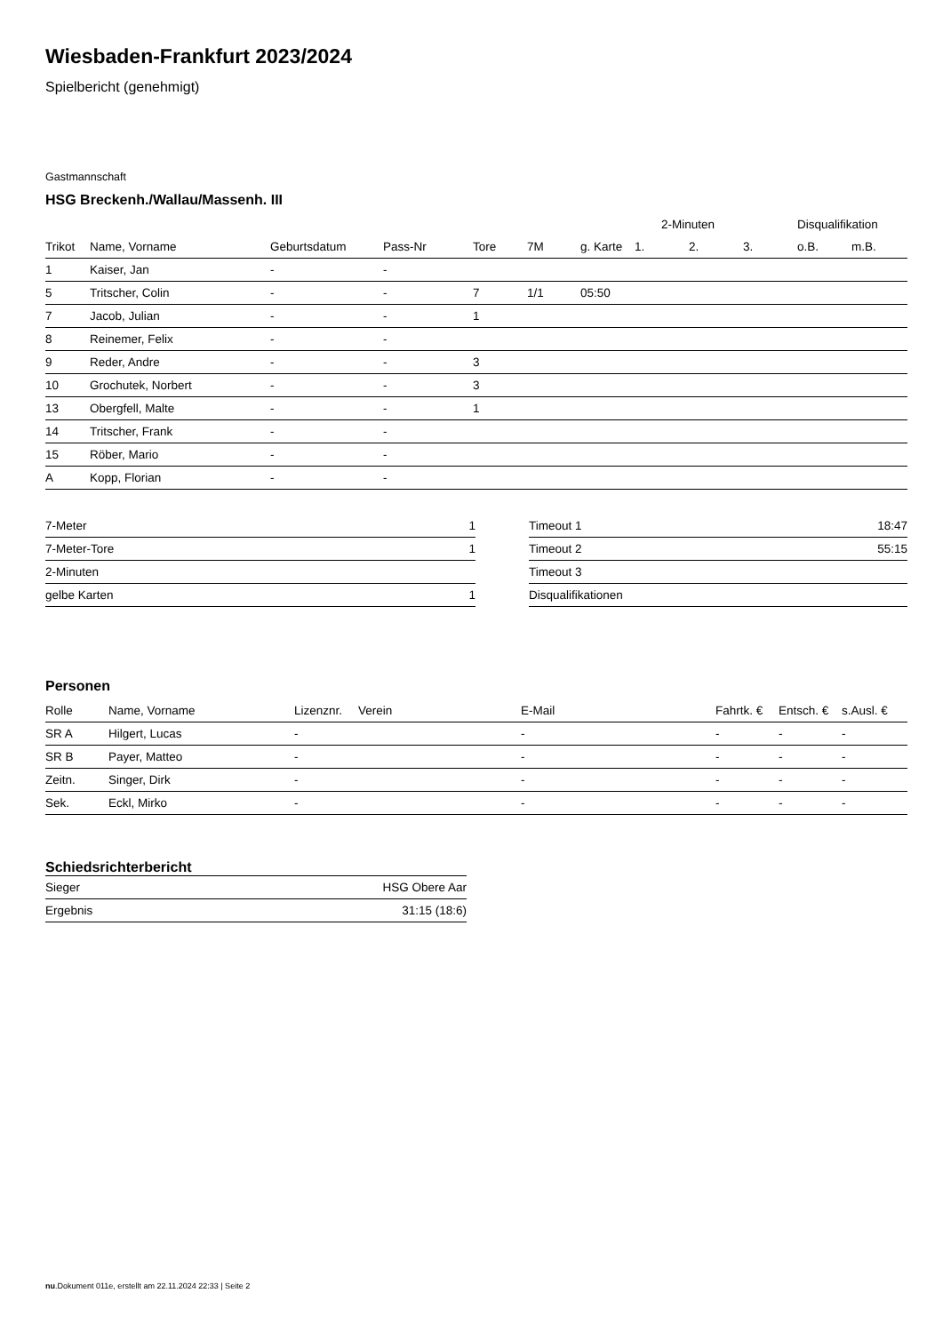Wiesbaden-Frankfurt 2023/2024
Spielbericht (genehmigt)
Gastmannschaft
HSG Breckenh./Wallau/Massenh. III
| | | | | | | | 2-Minuten | | | Disqualifikation | |
| --- | --- | --- | --- | --- | --- | --- | --- | --- | --- | --- | --- |
| Trikot | Name, Vorname | Geburtsdatum | Pass-Nr | Tore | 7M | g. Karte | 1. | 2. | 3. | o.B. | m.B. |
| 1 | Kaiser, Jan | - | - | | | | | | | | |
| 5 | Tritscher, Colin | - | - | 7 | 1/1 | 05:50 | | | | | |
| 7 | Jacob, Julian | - | - | 1 | | | | | | | |
| 8 | Reinemer, Felix | - | - | | | | | | | | |
| 9 | Reder, Andre | - | - | 3 | | | | | | | |
| 10 | Grochutek, Norbert | - | - | 3 | | | | | | | |
| 13 | Obergfell, Malte | - | - | 1 | | | | | | | |
| 14 | Tritscher, Frank | - | - | | | | | | | | |
| 15 | Röber, Mario | - | - | | | | | | | | |
| A | Kopp, Florian | - | - | | | | | | | | |
| 7-Meter | 1 |
| 7-Meter-Tore | 1 |
| 2-Minuten | |
| gelbe Karten | 1 |
| Timeout 1 | 18:47 |
| Timeout 2 | 55:15 |
| Timeout 3 | |
| Disqualifikationen | |
Personen
| Rolle | Name, Vorname | Lizenznr. | Verein | E-Mail | Fahrtk. € | Entsch. € | s.Ausl. € |
| --- | --- | --- | --- | --- | --- | --- | --- |
| SR A | Hilgert, Lucas | - | | - | - | - | - |
| SR B | Payer, Matteo | - | | - | - | - | - |
| Zeitn. | Singer, Dirk | - | | - | - | - | - |
| Sek. | Eckl, Mirko | - | | - | - | - | - |
Schiedsrichterbericht
| Sieger | HSG Obere Aar |
| Ergebnis | 31:15 (18:6) |
nu.Dokument 011e, erstellt am 22.11.2024 22:33 | Seite 2